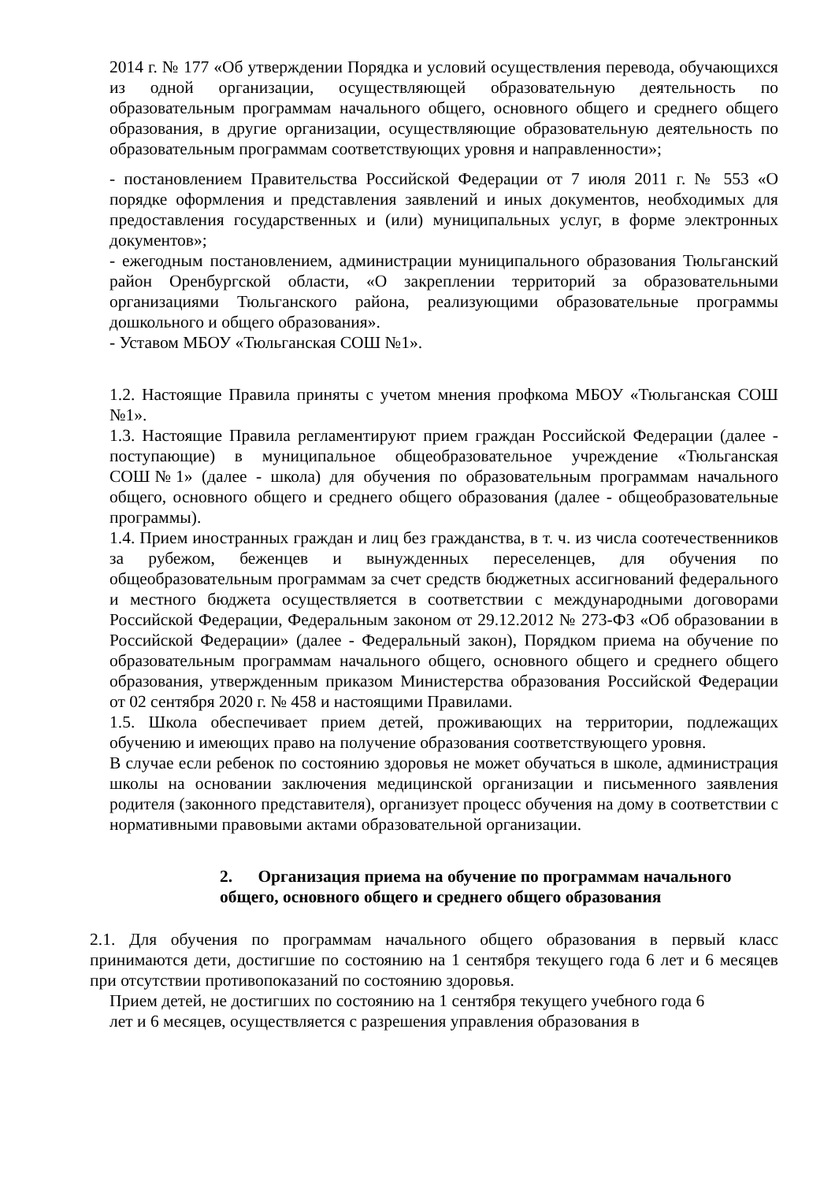2014 г. № 177 «Об утверждении Порядка и условий осуществления перевода, обучающихся из одной организации, осуществляющей образовательную деятельность по образовательным программам начального общего, основного общего и среднего общего образования, в другие организации, осуществляющие образовательную деятельность по образовательным программам соответствующих уровня и направленности»;
- постановлением Правительства Российской Федерации от 7 июля 2011 г. № 553 «О порядке оформления и представления заявлений и иных документов, необходимых для предоставления государственных и (или) муниципальных услуг, в форме электронных документов»;
- ежегодным постановлением, администрации муниципального образования Тюльганский район Оренбургской области, «О закреплении территорий за образовательными организациями Тюльганского района, реализующими образовательные программы дошкольного и общего образования».
- Уставом МБОУ «Тюльганская СОШ №1».
1.2. Настоящие Правила приняты с учетом мнения профкома МБОУ «Тюльганская СОШ №1».
1.3. Настоящие Правила регламентируют прием граждан Российской Федерации (далее - поступающие) в муниципальное общеобразовательное учреждение «Тюльганская СОШ№1» (далее - школа) для обучения по образовательным программам начального общего, основного общего и среднего общего образования (далее - общеобразовательные программы).
1.4. Прием иностранных граждан и лиц без гражданства, в т. ч. из числа соотечественников за рубежом, беженцев и вынужденных переселенцев, для обучения по общеобразовательным программам за счет средств бюджетных ассигнований федерального и местного бюджета осуществляется в соответствии с международными договорами Российской Федерации, Федеральным законом от 29.12.2012 № 273-ФЗ «Об образовании в Российской Федерации» (далее - Федеральный закон), Порядком приема на обучение по образовательным программам начального общего, основного общего и среднего общего образования, утвержденным приказом Министерства образования Российской Федерации от 02 сентября 2020 г. № 458 и настоящими Правилами.
1.5. Школа обеспечивает прием детей, проживающих на территории, подлежащих обучению и имеющих право на получение образования соответствующего уровня.
В случае если ребенок по состоянию здоровья не может обучаться в школе, администрация школы на основании заключения медицинской организации и письменного заявления родителя (законного представителя), организует процесс обучения на дому в соответствии с нормативными правовыми актами образовательной организации.
2. Организация приема на обучение по программам начального общего, основного общего и среднего общего образования
2.1. Для обучения по программам начального общего образования в первый класс принимаются дети, достигшие по состоянию на 1 сентября текущего года 6 лет и 6 месяцев при отсутствии противопоказаний по состоянию здоровья.
Прием детей, не достигших по состоянию на 1 сентября текущего учебного года 6
лет и 6 месяцев, осуществляется с разрешения управления образования в